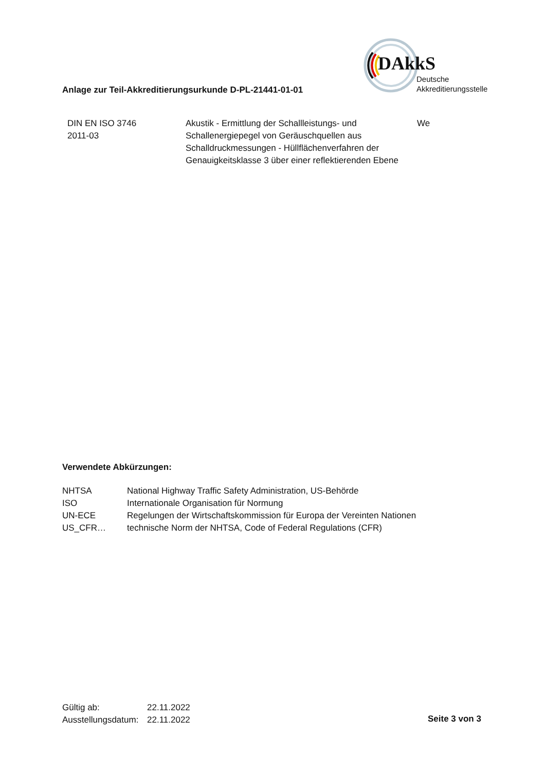DAkkS
Deutsche
Akkreditierungsstelle
Anlage zur Teil-Akkreditierungsurkunde D-PL-21441-01-01
| DIN EN ISO 3746 2011-03 | Akustik - Ermittlung der Schallleistungs- und Schallenergiepegel von Geräuschquellen aus Schalldruckmessungen - Hüllflächenverfahren der Genauigkeitsklasse 3 über einer reflektierenden Ebene | We |
Verwendete Abkürzungen:
| NHTSA | National Highway Traffic Safety Administration, US-Behörde |
| ISO | Internationale Organisation für Normung |
| UN-ECE | Regelungen der Wirtschaftskommission für Europa der Vereinten Nationen |
| US_CFR… | technische Norm der NHTSA, Code of Federal Regulations (CFR) |
| Gültig ab: | 22.11.2022 |
| Ausstellungsdatum: | 22.11.2022 |
Seite 3 von 3